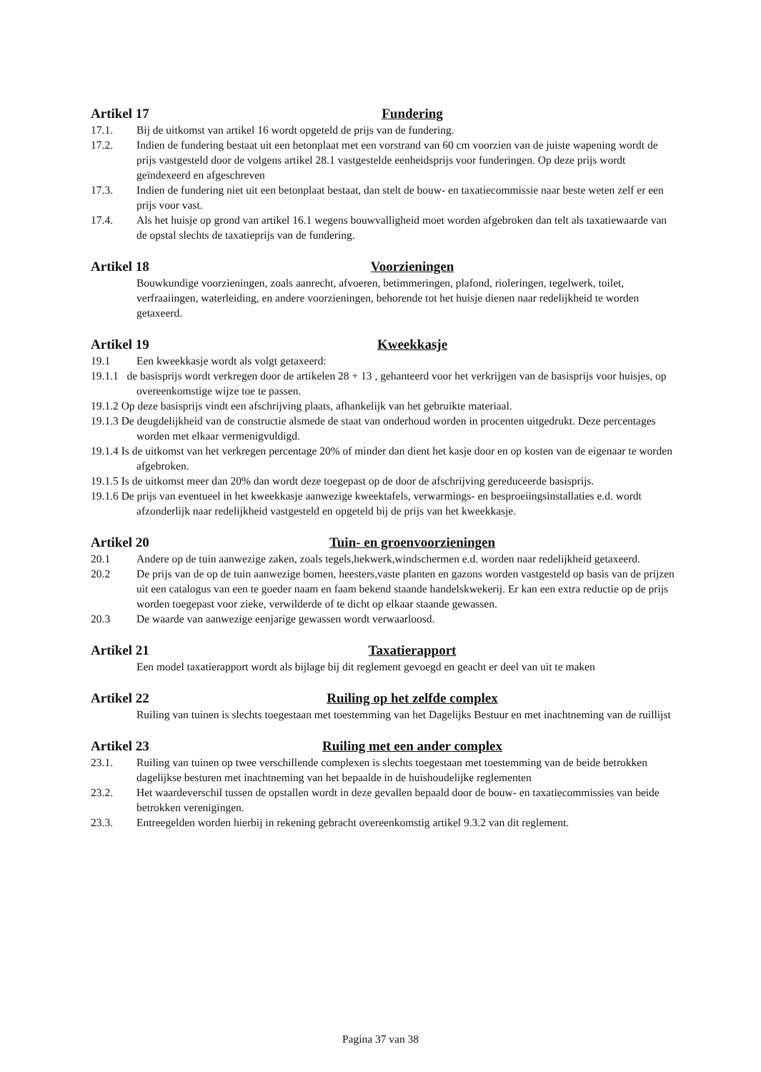Artikel 17 Fundering
17.1. Bij de uitkomst van artikel 16 wordt opgeteld de prijs van de fundering.
17.2. Indien de fundering bestaat uit een betonplaat met een vorstrand van 60 cm voorzien van de juiste wapening wordt de prijs vastgesteld door de volgens artikel 28.1 vastgestelde eenheidsprijs voor funderingen. Op deze prijs wordt geïndexeerd en afgeschreven
17.3. Indien de fundering niet uit een betonplaat bestaat, dan stelt de bouw- en taxatiecommissie naar beste weten zelf er een prijs voor vast.
17.4. Als het huisje op grond van artikel 16.1 wegens bouwvalligheid moet worden afgebroken dan telt als taxatiewaarde van de opstal slechts de taxatieprijs van de fundering.
Artikel 18 Voorzieningen
Bouwkundige voorzieningen, zoals aanrecht, afvoeren, betimmeringen, plafond, rioleringen, tegelwerk, toilet, verfraaiingen, waterleiding, en andere voorzieningen, behorende tot het huisje dienen naar redelijkheid te worden getaxeerd.
Artikel 19 Kweekkasje
19.1 Een kweekkasje wordt als volgt getaxeerd:
19.1.1 de basisprijs wordt verkregen door de artikelen 28 + 13 , gehanteerd voor het verkrijgen van de basisprijs voor huisjes, op overeenkomstige wijze toe te passen.
19.1.2 Op deze basisprijs vindt een afschrijving plaats, afhankelijk van het gebruikte materiaal.
19.1.3 De deugdelijkheid van de constructie alsmede de staat van onderhoud worden in procenten uitgedrukt. Deze percentages worden met elkaar vermenigvuldigd.
19.1.4 Is de uitkomst van het verkregen percentage 20% of minder dan dient het kasje door en op kosten van de eigenaar te worden afgebroken.
19.1.5 Is de uitkomst meer dan 20% dan wordt deze toegepast op de door de afschrijving gereduceerde basisprijs.
19.1.6 De prijs van eventueel in het kweekkasje aanwezige kweektafels, verwarmings- en besproeiingsinstallaties e.d. wordt afzonderlijk naar redelijkheid vastgesteld en opgeteld bij de prijs van het kweekkasje.
Artikel 20 Tuin- en groenvoorzieningen
20.1 Andere op de tuin aanwezige zaken, zoals tegels,hekwerk,windschermen e.d. worden naar redelijkheid getaxeerd.
20.2 De prijs van de op de tuin aanwezige bomen, heesters,vaste planten en gazons worden vastgesteld op basis van de prijzen uit een catalogus van een te goeder naam en faam bekend staande handelskwekerij. Er kan een extra reductie op de prijs worden toegepast voor zieke, verwilderde of te dicht op elkaar staande gewassen.
20.3 De waarde van aanwezige eenjarige gewassen wordt verwaarloosd.
Artikel 21 Taxatierapport
Een model taxatierapport wordt als bijlage bij dit reglement gevoegd en geacht er deel van uit te maken
Artikel 22 Ruiling op het zelfde complex
Ruiling van tuinen is slechts toegestaan met toestemming van het Dagelijks Bestuur en met inachtneming van de ruillijst
Artikel 23 Ruiling met een ander complex
23.1. Ruiling van tuinen op twee verschillende complexen is slechts toegestaan met toestemming van de beide betrokken dagelijkse besturen met inachtneming van het bepaalde in de huishoudelijke reglementen
23.2. Het waardeverschil tussen de opstallen wordt in deze gevallen bepaald door de bouw- en taxatiecommissies van beide betrokken verenigingen.
23.3. Entreegelden worden hierbij in rekening gebracht overeenkomstig artikel 9.3.2 van dit reglement.
Pagina 37 van 38